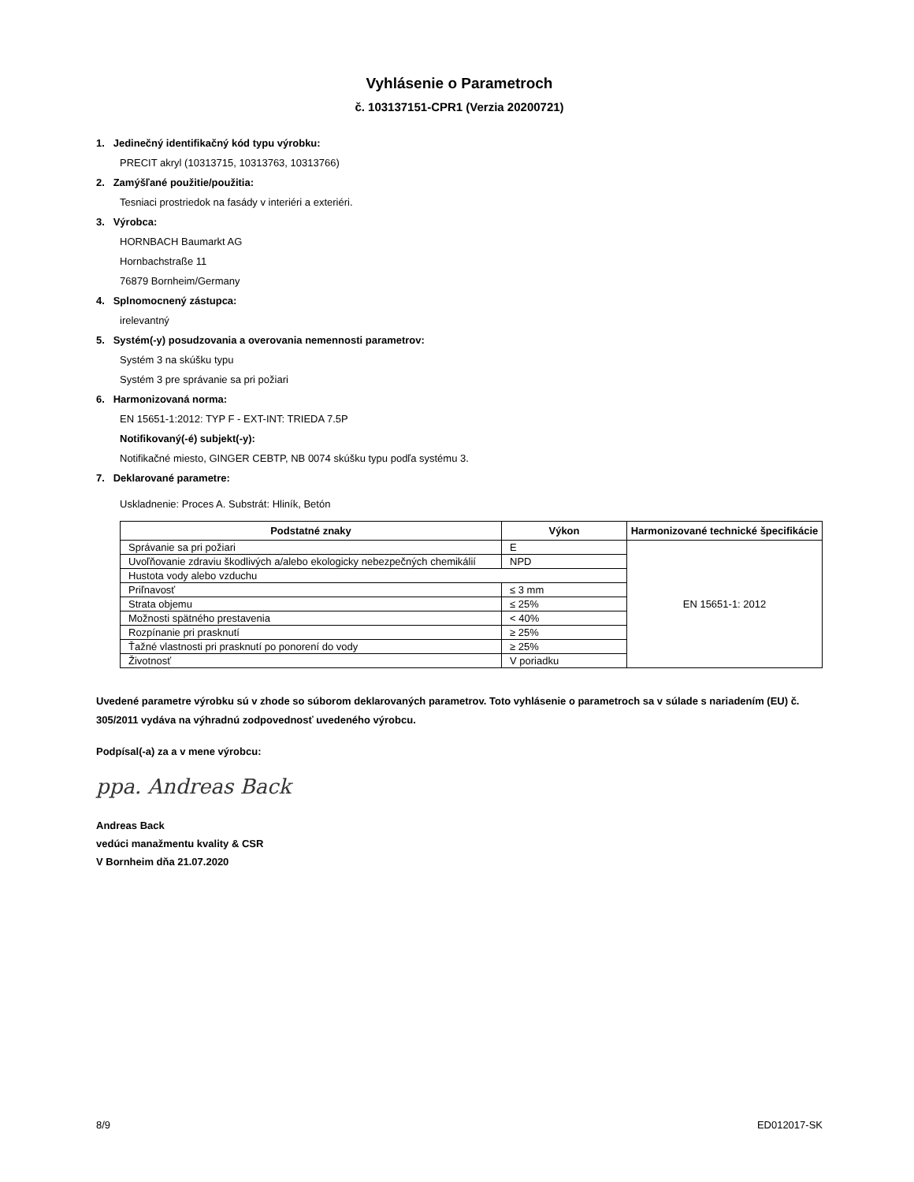Vyhlásenie o Parametroch
č. 103137151-CPR1 (Verzia 20200721)
1. Jedinečný identifikačný kód typu výrobku:
PRECIT akryl (10313715, 10313763, 10313766)
2. Zamýšľané použitie/použitia:
Tesniaci prostriedok na fasády v interiéri a exteriéri.
3. Výrobca:
HORNBACH Baumarkt AG
Hornbachstraße 11
76879 Bornheim/Germany
4. Splnomocnený zástupca:
irelevantný
5. Systém(-y) posudzovania a overovania nemennosti parametrov:
Systém 3 na skúšku typu
Systém 3 pre správanie sa pri požiari
6. Harmonizovaná norma:
EN 15651-1:2012: TYP F - EXT-INT: TRIEDA 7.5P
Notifikovaný(-é) subjekt(-y):
Notifikačné miesto, GINGER CEBTP, NB 0074 skúšku typu podľa systému 3.
7. Deklarované parametre:
Uskladnenie: Proces A. Substrát: Hliník, Betón
| Podstatné znaky | Výkon | Harmonizované technické špecifikácie |
| --- | --- | --- |
| Správanie sa pri požiari | E | EN 15651-1: 2012 |
| Uvoľňovanie zdraviu škodlivých a/alebo ekologicky nebezpečných chemikálií | NPD | |
| Hustota vody alebo vzduchu | | |
| Priľnavosť | ≤ 3 mm | |
| Strata objemu | ≤ 25% | |
| Možnosti spätného prestavenia | < 40% | |
| Rozpínanie pri prasknutí | ≥ 25% | |
| Ťažné vlastnosti pri prasknutí po ponorení do vody | ≥ 25% | |
| Životnosť | V poriadku | |
Uvedené parametre výrobku sú v zhode so súborom deklarovaných parametrov. Toto vyhlásenie o parametroch sa v súlade s nariadením (EU) č. 305/2011 vydáva na výhradnú zodpovednosť uvedeného výrobcu.
Podpísal(-a) za a v mene výrobcu:
ppa. Andreas Back
Andreas Back
vedúci manažmentu kvality & CSR
V Bornheim dňa 21.07.2020
8/9 ED012017-SK